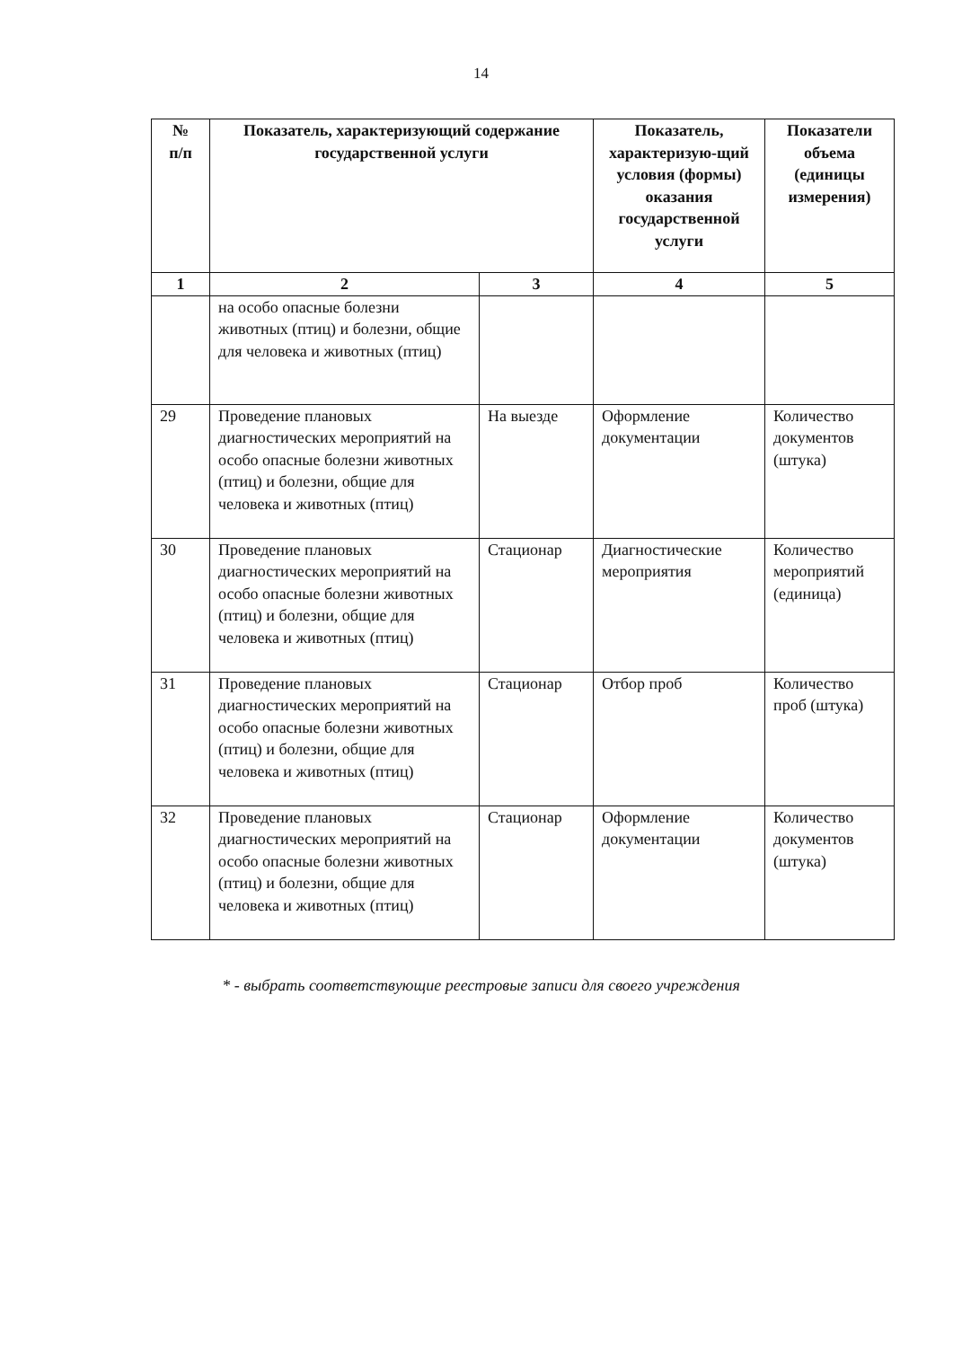14
| № п/п | Показатель, характеризующий содержание государственной услуги | | Показатель, характеризую-щий условия (формы) оказания государственной услуги | Показатели объема (единицы измерения) |
| --- | --- | --- | --- | --- |
| 1 | 2 | 3 | 4 | 5 |
| | на особо опасные болезни животных (птиц) и болезни, общие для человека и животных (птиц) | | | |
| 29 | Проведение плановых диагностических мероприятий на особо опасные болезни животных (птиц) и болезни, общие для человека и животных (птиц) | На выезде | Оформление документации | Количество документов (штука) |
| 30 | Проведение плановых диагностических мероприятий на особо опасные болезни животных (птиц) и болезни, общие для человека и животных (птиц) | Стационар | Диагностические мероприятия | Количество мероприятий (единица) |
| 31 | Проведение плановых диагностических мероприятий на особо опасные болезни животных (птиц) и болезни, общие для человека и животных (птиц) | Стационар | Отбор проб | Количество проб (штука) |
| 32 | Проведение плановых диагностических мероприятий на особо опасные болезни животных (птиц) и болезни, общие для человека и животных (птиц) | Стационар | Оформление документации | Количество документов (штука) |
* - выбрать соответствующие реестровые записи для своего учреждения